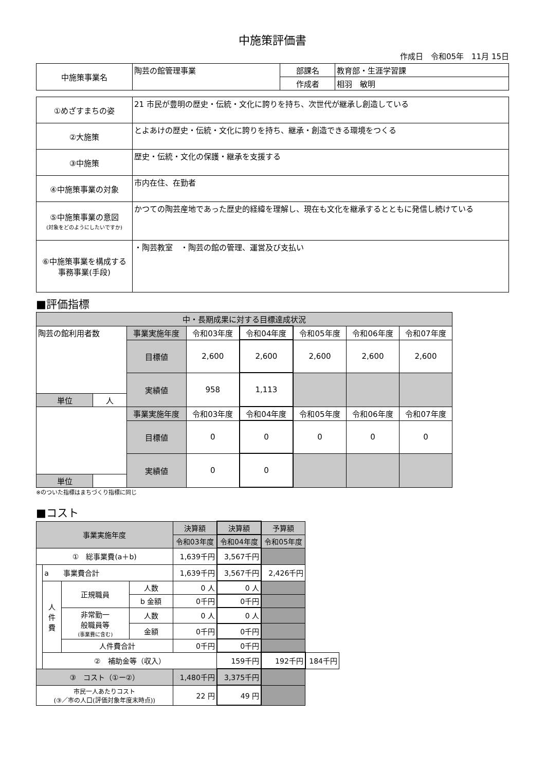中施策評価書
作成日　令和05年　11月 15日
| 中施策事業名 | 陶芸の館管理事業 | 部課名 | 教育部・生涯学習課 |
| | | 作成者 | 相羽 敏明 |
| ①めざすまちの姿 | 21 市民が豊明の歴史・伝統・文化に誇りを持ち、次世代が継承し創造している |
| ②大施策 | とよあけの歴史・伝統・文化に誇りを持ち、継承・創造できる環境をつくる |
| ③中施策 | 歴史・伝統・文化の保護・継承を支援する |
| ④中施策事業の対象 | 市内在住、在勤者 |
| ⑤中施策事業の意図 (対象をどのようにしたいですか) | かつての陶芸産地であった歴史的経緯を理解し、現在も文化を継承するとともに発信し続けている |
| ⑥中施策事業を構成する 事務事業(手段) | ・陶芸教室 ・陶芸の館の管理、運営及び支払い |
■評価指標
| 中・長期成果に対する目標達成状況 | | | | | | | |
| 陶芸の館利用者数 | | 事業実施年度 | 令和03年度 | 令和04年度 | 令和05年度 | 令和06年度 | 令和07年度 |
| | | 目標値 | 2,600 | 2,600 | 2,600 | 2,600 | 2,600 |
| | | 実績値 | 958 | 1,113 | | | |
| 単位 | 人 | | | | | | |
| | | 事業実施年度 | 令和03年度 | 令和04年度 | 令和05年度 | 令和06年度 | 令和07年度 |
| | | 目標値 | 0 | 0 | 0 | 0 | 0 |
| | | 実績値 | 0 | 0 | | | |
| 単位 | | | | | | | |
※のついた指標はまちづくり指標に同じ
■コスト
| 事業実施年度 | | | | 決算額 | 決算額 | 予算額 | |
| | | | | 令和03年度 | 令和04年度 | 令和05年度 | |
| ① 総事業費(a＋b) | | | | 1,639千円 | 3,567千円 | | |
| | a 事業費合計 | | | 1,639千円 | 3,567千円 | 2,426千円 | |
| | 人 件 費 | 正規職員 | 人数 | 0 人 | 0 人 | | |
| | | | b 金額 | 0千円 | 0千円 | | |
| | | 非常勤一 般職員等 (事業費に含む) | 人数 | 0 人 | 0 人 | | |
| | | | 金額 | 0千円 | 0千円 | | |
| | | 人件費合計 | | 0千円 | 0千円 | | |
| | ② 補助金等（収入） | | | | 159千円 | 192千円 | 184千円 |
| ③ コスト（①ー②） | | | | 1,480千円 | 3,375千円 | | |
| 市民一人あたりコスト (③／市の人口(評価対象年度末時点)) | | | | 22 円 | 49 円 | | |